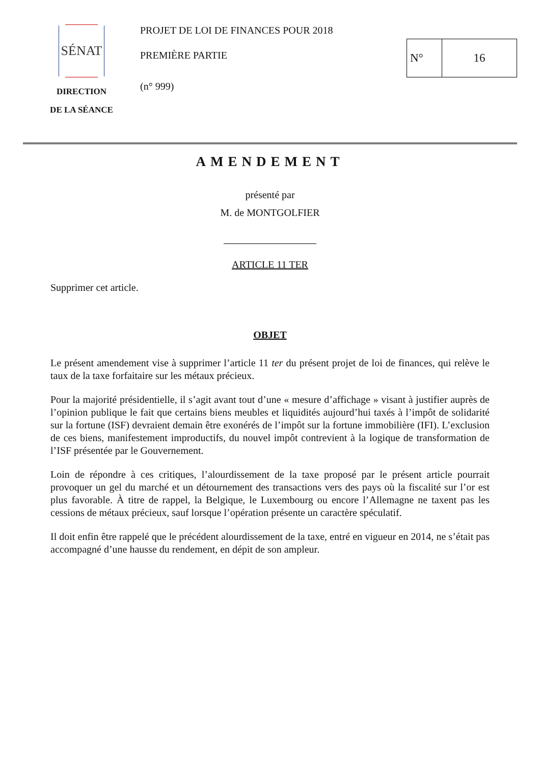SÉNAT
DIRECTION
DE LA SÉANCE
PROJET DE LOI DE FINANCES POUR 2018
PREMIÈRE PARTIE
(n° 999)
N° 16
AMENDEMENT
présenté par
M. de MONTGOLFIER
ARTICLE 11 TER
Supprimer cet article.
OBJET
Le présent amendement vise à supprimer l’article 11 ter du présent projet de loi de finances, qui relève le taux de la taxe forfaitaire sur les métaux précieux.
Pour la majorité présidentielle, il s’agit avant tout d’une « mesure d’affichage » visant à justifier auprès de l’opinion publique le fait que certains biens meubles et liquidités aujourd’hui taxés à l’impôt de solidarité sur la fortune (ISF) devraient demain être exonérés de l’impôt sur la fortune immobilière (IFI). L’exclusion de ces biens, manifestement improductifs, du nouvel impôt contrevient à la logique de transformation de l’ISF présentée par le Gouvernement.
Loin de répondre à ces critiques, l’alourdissement de la taxe proposé par le présent article pourrait provoquer un gel du marché et un détournement des transactions vers des pays où la fiscalité sur l’or est plus favorable. À titre de rappel, la Belgique, le Luxembourg ou encore l’Allemagne ne taxent pas les cessions de métaux précieux, sauf lorsque l’opération présente un caractère spéculatif.
Il doit enfin être rappelé que le précédent alourdissement de la taxe, entré en vigueur en 2014, ne s’était pas accompagné d’une hausse du rendement, en dépit de son ampleur.